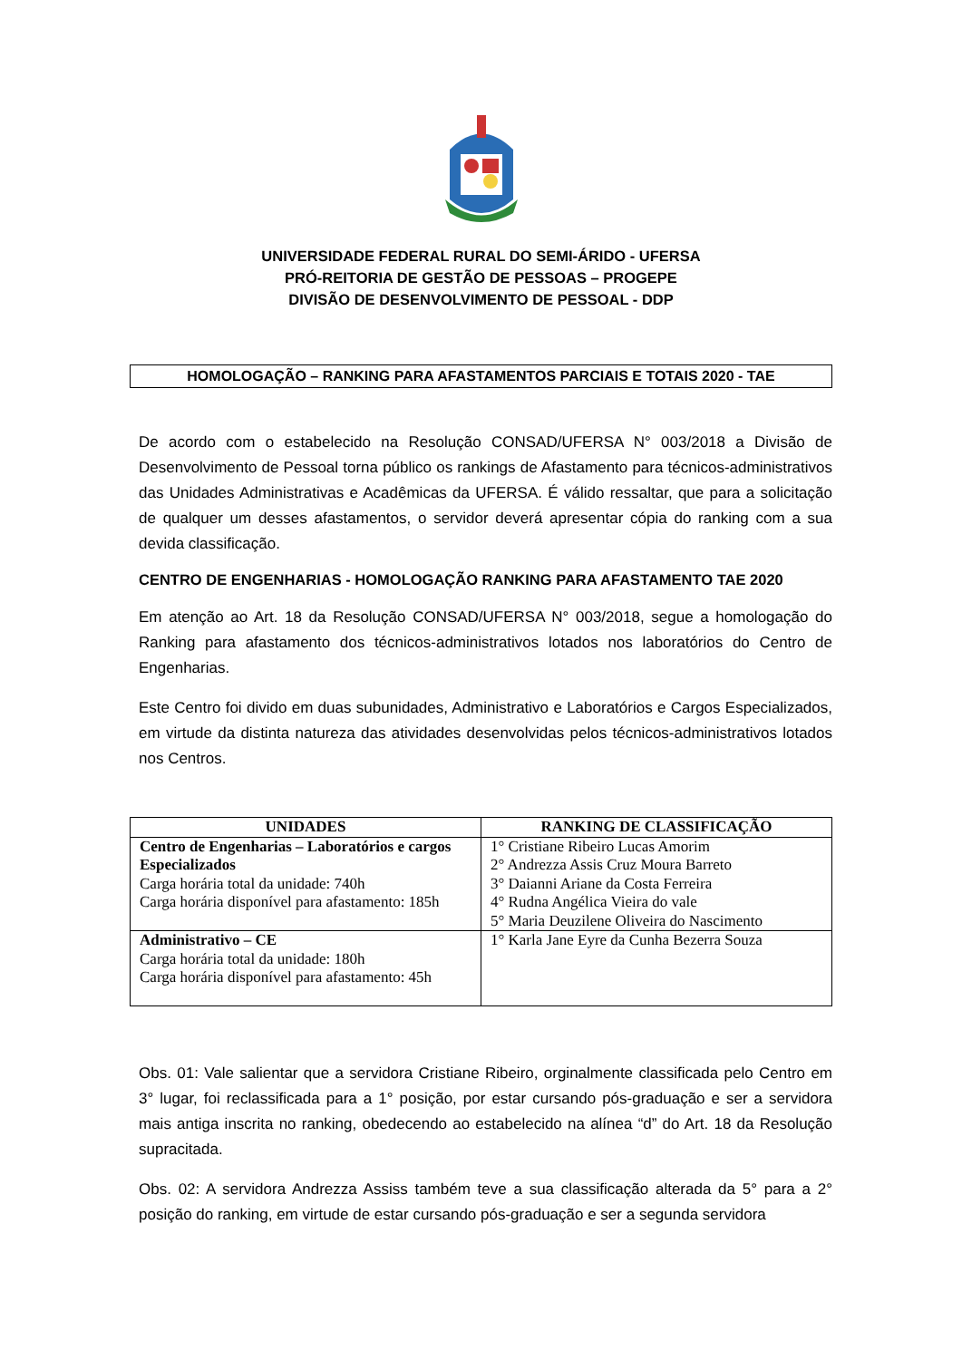UNIVERSIDADE FEDERAL RURAL DO SEMI-ÁRIDO - UFERSA
PRÓ-REITORIA DE GESTÃO DE PESSOAS – PROGEPE
DIVISÃO DE DESENVOLVIMENTO DE PESSOAL - DDP
HOMOLOGAÇÃO – RANKING PARA AFASTAMENTOS PARCIAIS E TOTAIS 2020 - TAE
De acordo com o estabelecido na Resolução CONSAD/UFERSA N° 003/2018 a Divisão de Desenvolvimento de Pessoal torna público os rankings de Afastamento para técnicos-administrativos das Unidades Administrativas e Acadêmicas da UFERSA. É válido ressaltar, que para a solicitação de qualquer um desses afastamentos, o servidor deverá apresentar cópia do ranking com a sua devida classificação.
CENTRO DE ENGENHARIAS - HOMOLOGAÇÃO RANKING PARA AFASTAMENTO TAE 2020
Em atenção ao Art. 18 da Resolução CONSAD/UFERSA N° 003/2018, segue a homologação do Ranking para afastamento dos técnicos-administrativos lotados nos laboratórios do Centro de Engenharias.
Este Centro foi divido em duas subunidades, Administrativo e Laboratórios e Cargos Especializados, em virtude da distinta natureza das atividades desenvolvidas pelos técnicos-administrativos lotados nos Centros.
| UNIDADES | RANKING DE CLASSIFICAÇÃO |
| --- | --- |
| Centro de Engenharias – Laboratórios e cargos Especializados Carga horária total da unidade: 740h Carga horária disponível para afastamento: 185h | 1° Cristiane Ribeiro Lucas Amorim 2° Andrezza Assis Cruz Moura Barreto 3° Daianni Ariane da Costa Ferreira 4° Rudna Angélica Vieira do vale 5° Maria Deuzilene Oliveira do Nascimento |
| Administrativo – CE Carga horária total da unidade: 180h Carga horária disponível para afastamento: 45h | 1° Karla Jane Eyre da Cunha Bezerra Souza |
Obs. 01: Vale salientar que a servidora Cristiane Ribeiro, orginalmente classificada pelo Centro em 3° lugar, foi reclassificada para a 1° posição, por estar cursando pós-graduação e ser a servidora mais antiga inscrita no ranking, obedecendo ao estabelecido na alínea “d” do Art. 18 da Resolução supracitada.
Obs. 02: A servidora Andrezza Assiss também teve a sua classificação alterada da 5° para a 2° posição do ranking, em virtude de estar cursando pós-graduação e ser a segunda servidora